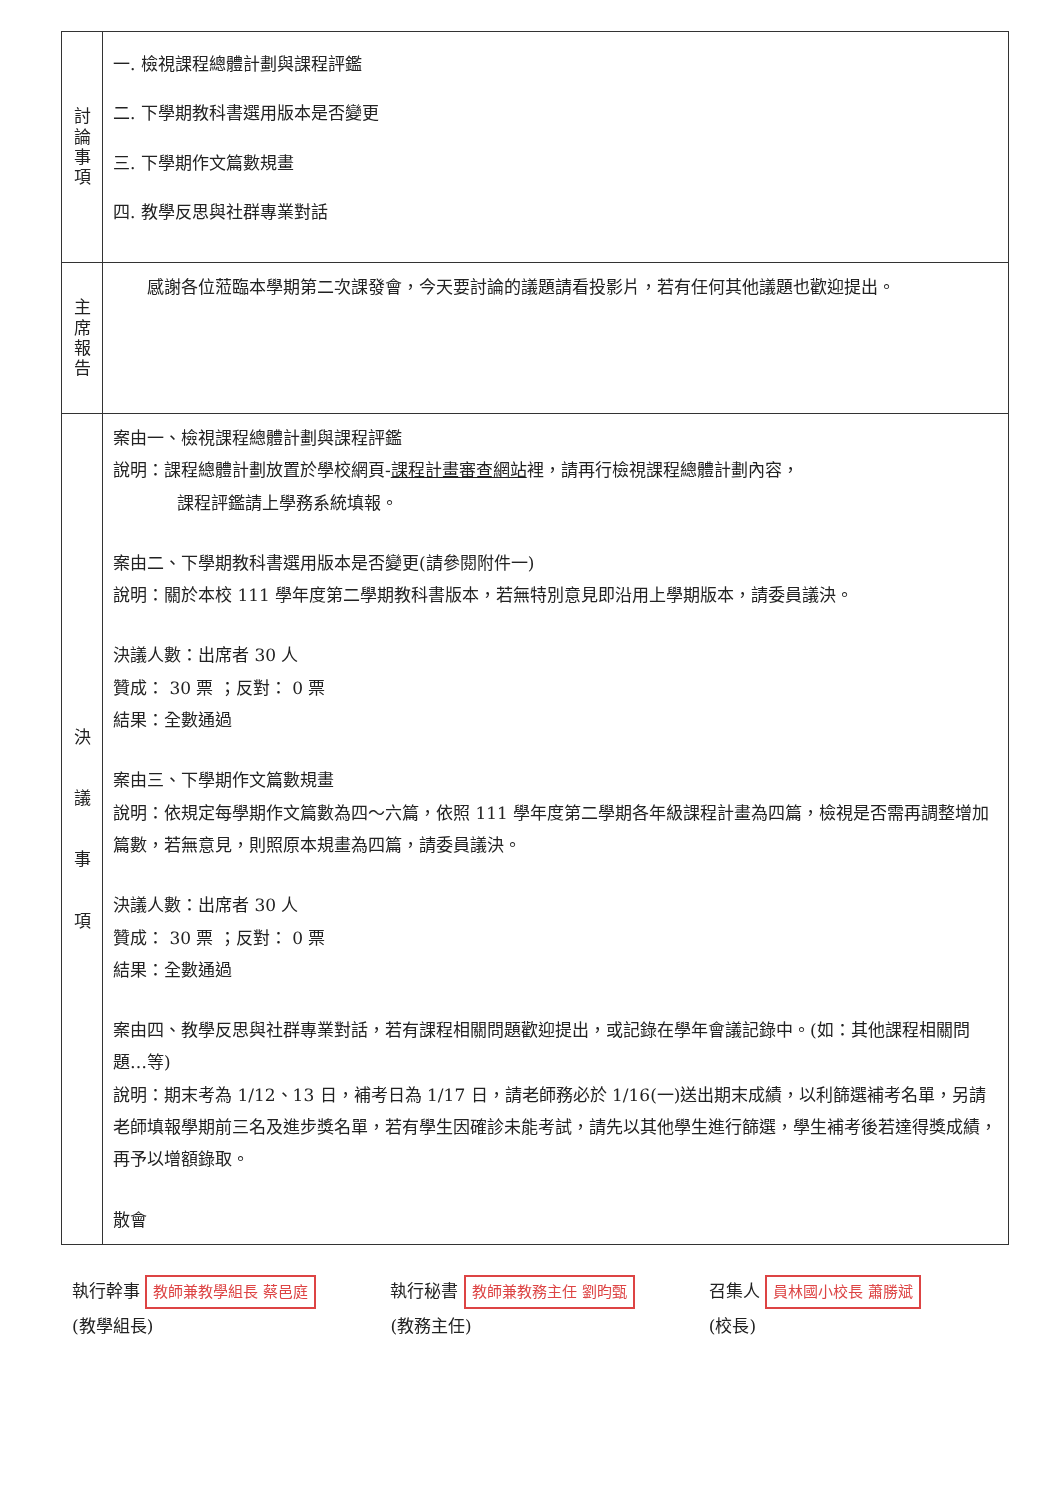| 討 論 事 項 | 一. 檢視課程總體計劃與課程評鑑 二. 下學期教科書選用版本是否變更 三. 下學期作文篇數規畫 四. 教學反思與社群專業對話 |
| 主 席 報 告 | 感謝各位蒞臨本學期第二次課發會，今天要討論的議題請看投影片，若有任何其他議題也歡迎提出。 |
| 決 議 事 項 | 案由一、檢視課程總體計劃與課程評鑑 說明：課程總體計劃放置於學校網頁- 課程計畫審查網站 裡，請再行檢視課程總體計劃內容， 課程評鑑請上學務系統填報。 案由二、下學期教科書選用版本是否變更(請參閱附件一) 說明：關於本校 111 學年度第二學期教科書版本，若無特別意見即沿用上學期版本，請委員議決。 決議人數：出席者 30 人 贊成： 30 票 ；反對： 0 票 結果：全數通過 案由三、下學期作文篇數規畫 說明：依規定每學期作文篇數為四～六篇，依照 111 學年度第二學期各年級課程計畫為四篇，檢視是否需再調整增加篇數，若無意見，則照原本規畫為四篇，請委員議決。 決議人數：出席者 30 人 贊成： 30 票 ；反對： 0 票 結果：全數通過 案由四、教學反思與社群專業對話，若有課程相關問題歡迎提出，或記錄在學年會議記錄中。(如：其他課程相關問題…等) 說明：期末考為 1/12、13 日，補考日為 1/17 日，請老師務必於 1/16(一)送出期末成績，以利篩選補考名單，另請老師填報學期前三名及進步獎名單，若有學生因確診未能考試，請先以其他學生進行篩選，學生補考後若達得獎成績，再予以增額錄取。 散會 |
執行幹事 教師兼教學組長 蔡邑庭
(教學組長)
執行秘書 教師兼教務主任 劉昀甄
(教務主任)
召集人 員林國小校長 蕭勝斌
(校長)